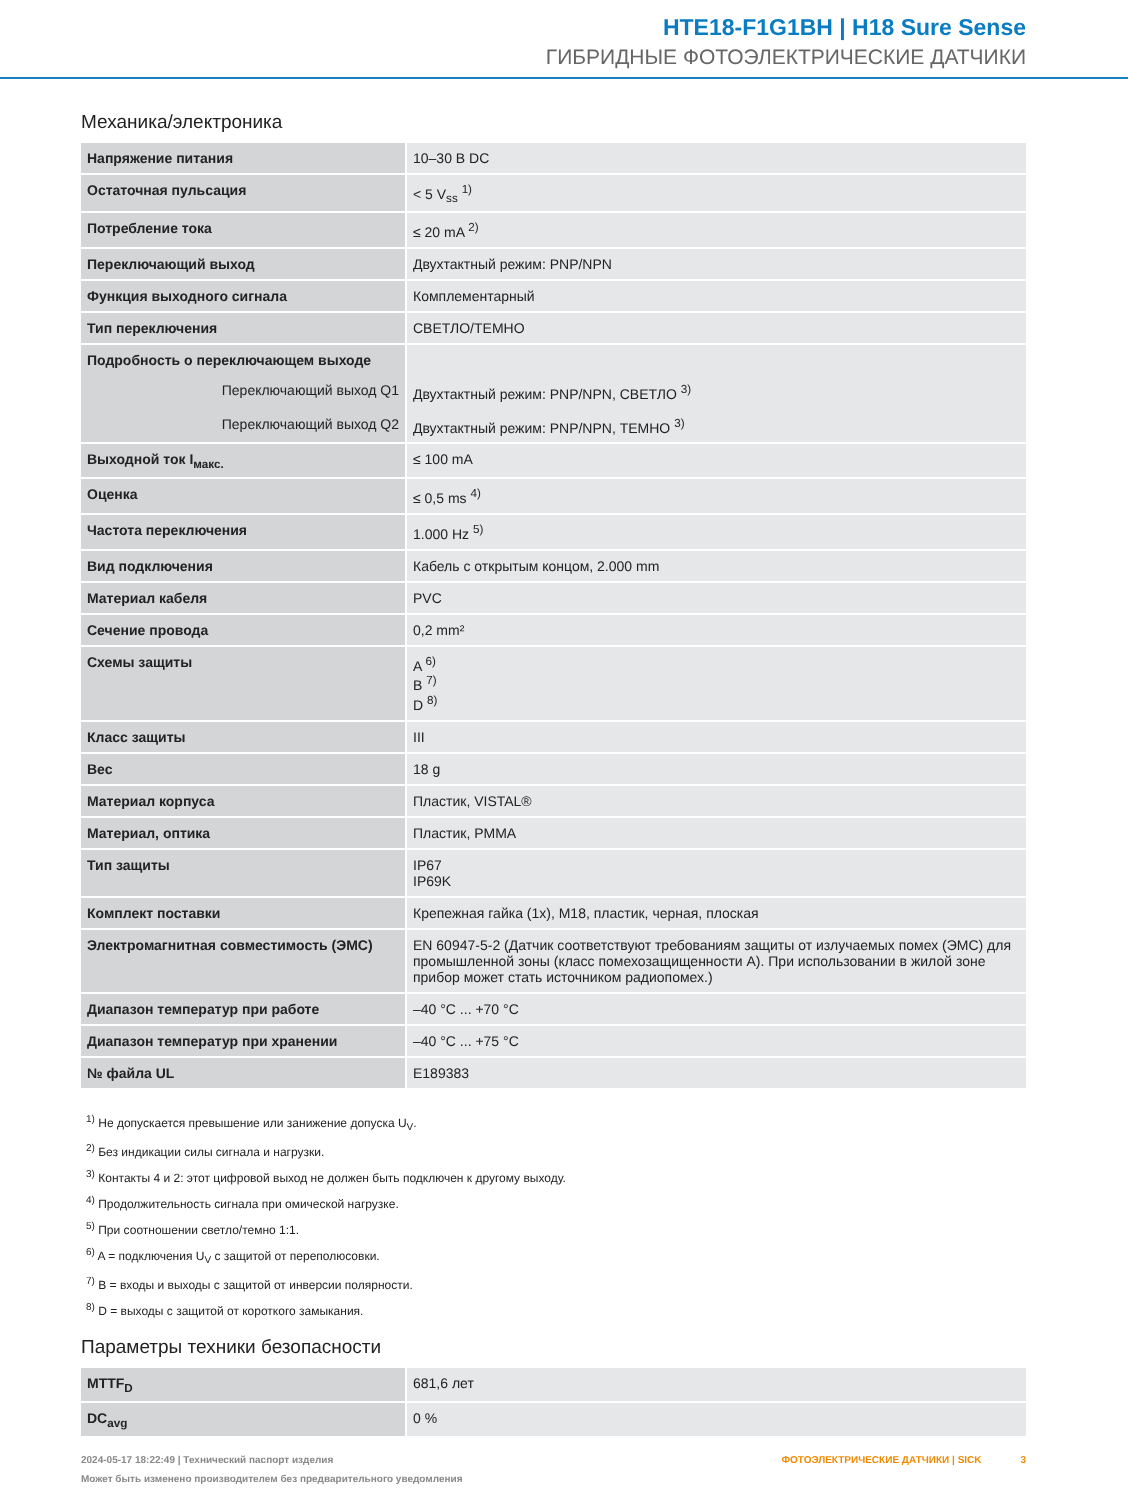HTE18-F1G1BH | H18 Sure Sense
ГИБРИДНЫЕ ФОТОЭЛЕКТРИЧЕСКИЕ ДАТЧИКИ
Механика/электроника
| Напряжение питания | 10–30 В DC |
| Остаточная пульсация | < 5 V<sub>ss</sub> <sup>1)</sup> |
| Потребление тока | ≤ 20 mA <sup>2)</sup> |
| Переключающий выход | Двухтактный режим: PNP/NPN |
| Функция выходного сигнала | Комплементарный |
| Тип переключения | СВЕТЛО/ТЕМНО |
| Подробность о переключающем выходе | |
| Переключающий выход Q1 | Двухтактный режим: PNP/NPN, СВЕТЛО <sup>3)</sup> |
| Переключающий выход Q2 | Двухтактный режим: PNP/NPN, ТЕМНО <sup>3)</sup> |
| Выходной ток I<sub>макс.</sub> | ≤ 100 mA |
| Оценка | ≤ 0,5 ms <sup>4)</sup> |
| Частота переключения | 1.000 Hz <sup>5)</sup> |
| Вид подключения | Кабель с открытым концом, 2.000 mm |
| Материал кабеля | PVC |
| Сечение провода | 0,2 mm² |
| Схемы защиты | A <sup>6)</sup> B <sup>7)</sup> D <sup>8)</sup> |
| Класс защиты | III |
| Вес | 18 g |
| Материал корпуса | Пластик, VISTAL® |
| Материал, оптика | Пластик, PMMA |
| Тип защиты | IP67 IP69K |
| Комплект поставки | Крепежная гайка (1x), M18, пластик, черная, плоская |
| Электромагнитная совместимость (ЭМС) | EN 60947-5-2 (Датчик соответствуют требованиям защиты от излучаемых помех (ЭМС) для промышленной зоны (класс помехозащищенности A). При использовании в жилой зоне прибор может стать источником радиопомех.) |
| Диапазон температур при работе | –40 °C ... +70 °C |
| Диапазон температур при хранении | –40 °C ... +75 °C |
| № файла UL | E189383 |
<sup>1)</sup> Не допускается превышение или занижение допуска U<sub>V</sub>.
<sup>2)</sup> Без индикации силы сигнала и нагрузки.
<sup>3)</sup> Контакты 4 и 2: этот цифровой выход не должен быть подключен к другому выходу.
<sup>4)</sup> Продолжительность сигнала при омической нагрузке.
<sup>5)</sup> При соотношении светло/темно 1:1.
<sup>6)</sup> A = подключения U<sub>V</sub> с защитой от переполюсовки.
<sup>7)</sup> B = входы и выходы с защитой от инверсии полярности.
<sup>8)</sup> D = выходы с защитой от короткого замыкания.
Параметры техники безопасности
| MTTF<sub>D</sub> | 681,6 лет |
| DC<sub>avg</sub> | 0 % |
2024-05-17 18:22:49 | Технический паспорт изделия
Может быть изменено производителем без предварительного уведомления
ФОТОЭЛЕКТРИЧЕСКИЕ ДАТЧИКИ | SICK 3